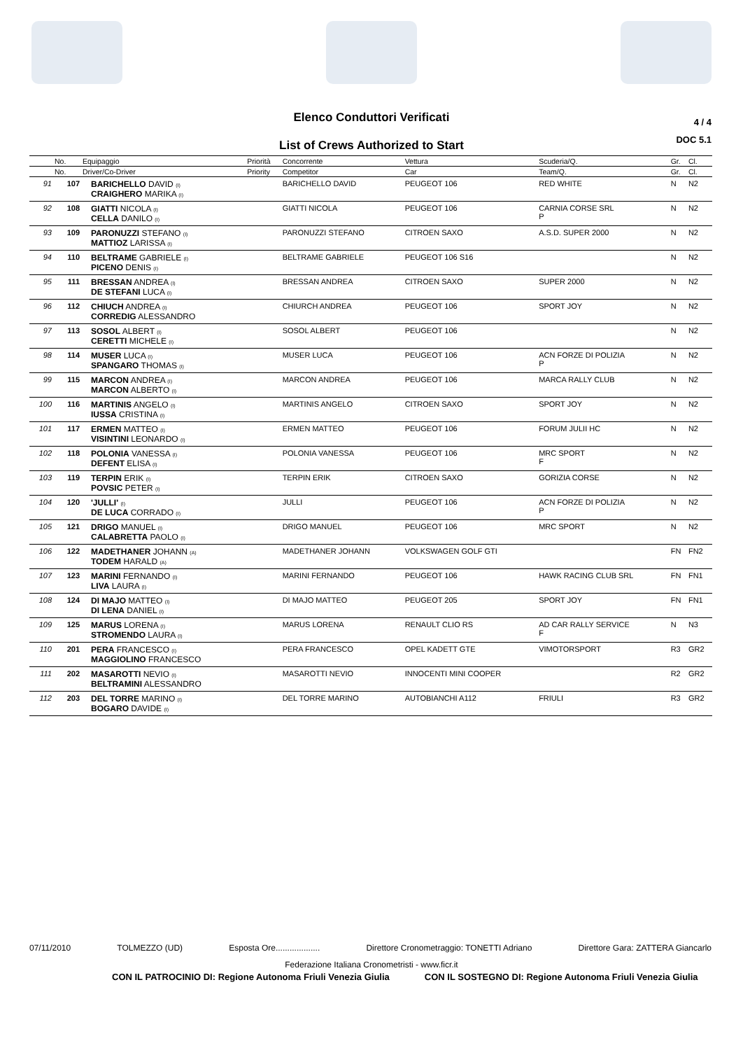Elenco Conduttori Verificati
4 / 4
DOC 5.1
List of Crews Authorized to Start
| | No. | Equipaggio | Priorità | Concorrente | Vettura | Scuderia/Q. | Gr. | Cl. |
| --- | --- | --- | --- | --- | --- | --- | --- | --- |
| | No. | Driver/Co-Driver | Priority | Competitor | Car | Team/Q. | Gr. | Cl. |
| 91 | 107 | BARICHELLO DAVID (I) CRAIGHERO MARIKA (I) | | BARICHELLO DAVID | PEUGEOT 106 | RED WHITE | N | N2 |
| 92 | 108 | GIATTI NICOLA (I) CELLA DANILO (I) | | GIATTI NICOLA | PEUGEOT 106 | CARNIA CORSE SRL P | N | N2 |
| 93 | 109 | PARONUZZI STEFANO (I) MATTIOZ LARISSA (I) | | PARONUZZI STEFANO | CITROEN SAXO | A.S.D. SUPER 2000 | N | N2 |
| 94 | 110 | BELTRAME GABRIELE (I) PICENO DENIS (I) | | BELTRAME GABRIELE | PEUGEOT 106 S16 | | N | N2 |
| 95 | 111 | BRESSAN ANDREA (I) DE STEFANI LUCA (I) | | BRESSAN ANDREA | CITROEN SAXO | SUPER 2000 | N | N2 |
| 96 | 112 | CHIUCH ANDREA (I) CORREDIG ALESSANDRO | | CHIURCH ANDREA | PEUGEOT 106 | SPORT JOY | N | N2 |
| 97 | 113 | SOSOL ALBERT (I) CERETTI MICHELE (I) | | SOSOL ALBERT | PEUGEOT 106 | | N | N2 |
| 98 | 114 | MUSER LUCA (I) SPANGARO THOMAS (I) | | MUSER LUCA | PEUGEOT 106 | ACN FORZE DI POLIZIA P | N | N2 |
| 99 | 115 | MARCON ANDREA (I) MARCON ALBERTO (I) | | MARCON ANDREA | PEUGEOT 106 | MARCA RALLY CLUB | N | N2 |
| 100 | 116 | MARTINIS ANGELO (I) IUSSA CRISTINA (I) | | MARTINIS ANGELO | CITROEN SAXO | SPORT JOY | N | N2 |
| 101 | 117 | ERMEN MATTEO (I) VISINTINI LEONARDO (I) | | ERMEN MATTEO | PEUGEOT 106 | FORUM JULII HC | N | N2 |
| 102 | 118 | POLONIA VANESSA (I) DEFENT ELISA (I) | | POLONIA VANESSA | PEUGEOT 106 | MRC SPORT F | N | N2 |
| 103 | 119 | TERPIN ERIK (I) POVSIC PETER (I) | | TERPIN ERIK | CITROEN SAXO | GORIZIA CORSE | N | N2 |
| 104 | 120 | 'JULLI' (I) DE LUCA CORRADO (I) | | JULLI | PEUGEOT 106 | ACN FORZE DI POLIZIA P | N | N2 |
| 105 | 121 | DRIGO MANUEL (I) CALABRETTA PAOLO (I) | | DRIGO MANUEL | PEUGEOT 106 | MRC SPORT | N | N2 |
| 106 | 122 | MADETHANER JOHANN (A) TODEM HARALD (A) | | MADETHANER JOHANN | VOLKSWAGEN GOLF GTI | | FN | FN2 |
| 107 | 123 | MARINI FERNANDO (I) LIVA LAURA (I) | | MARINI FERNANDO | PEUGEOT 106 | HAWK RACING CLUB SRL | FN | FN1 |
| 108 | 124 | DI MAJO MATTEO (I) DI LENA DANIEL (I) | | DI MAJO MATTEO | PEUGEOT 205 | SPORT JOY | FN | FN1 |
| 109 | 125 | MARUS LORENA (I) STROMENDO LAURA (I) | | MARUS LORENA | RENAULT CLIO RS | AD CAR RALLY SERVICE F | N | N3 |
| 110 | 201 | PERA FRANCESCO (I) MAGGIOLINO FRANCESCO | | PERA FRANCESCO | OPEL KADETT GTE | VIMOTORSPORT | R3 | GR2 |
| 111 | 202 | MASAROTTI NEVIO (I) BELTRAMINI ALESSANDRO | | MASAROTTI NEVIO | INNOCENTI MINI COOPER | | R2 | GR2 |
| 112 | 203 | DEL TORRE MARINO (I) BOGARO DAVIDE (I) | | DEL TORRE MARINO | AUTOBIANCHI A112 | FRIULI | R3 | GR2 |
07/11/2010 TOLMEZZO (UD) Esposta Ore................... Direttore Cronometraggio: TONETTI Adriano Direttore Gara: ZATTERA Giancarlo
Federazione Italiana Cronometristi - www.ficr.it
CON IL PATROCINIO DI: Regione Autonoma Friuli Venezia Giulia CON IL SOSTEGNO DI: Regione Autonoma Friuli Venezia Giulia